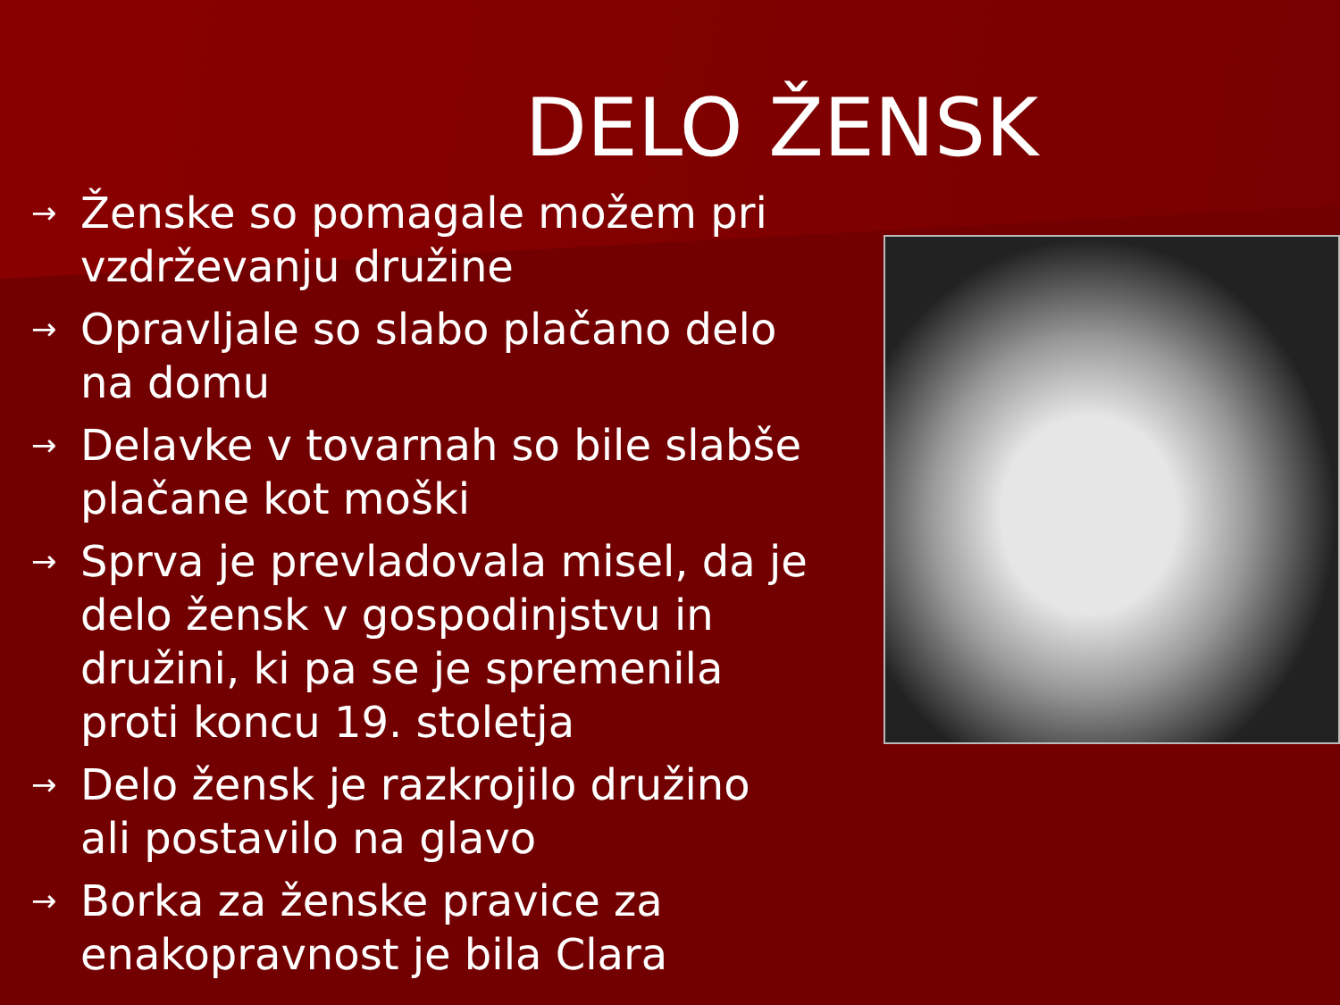DELO ŽENSK
→ Ženske so pomagale možem pri vzdrževanju družine
→ Opravljale so slabo plačano delo na domu
→ Delavke v tovarnah so bile slabše plačane kot moški
→ Sprva je prevladovala misel, da je delo žensk v gospodinjstvu in družini, ki pa se je spremenila proti koncu 19. stoletja
→ Delo žensk je razkrojilo družino ali postavilo na glavo
→ Borka za ženske pravice za enakopravnost je bila Clara